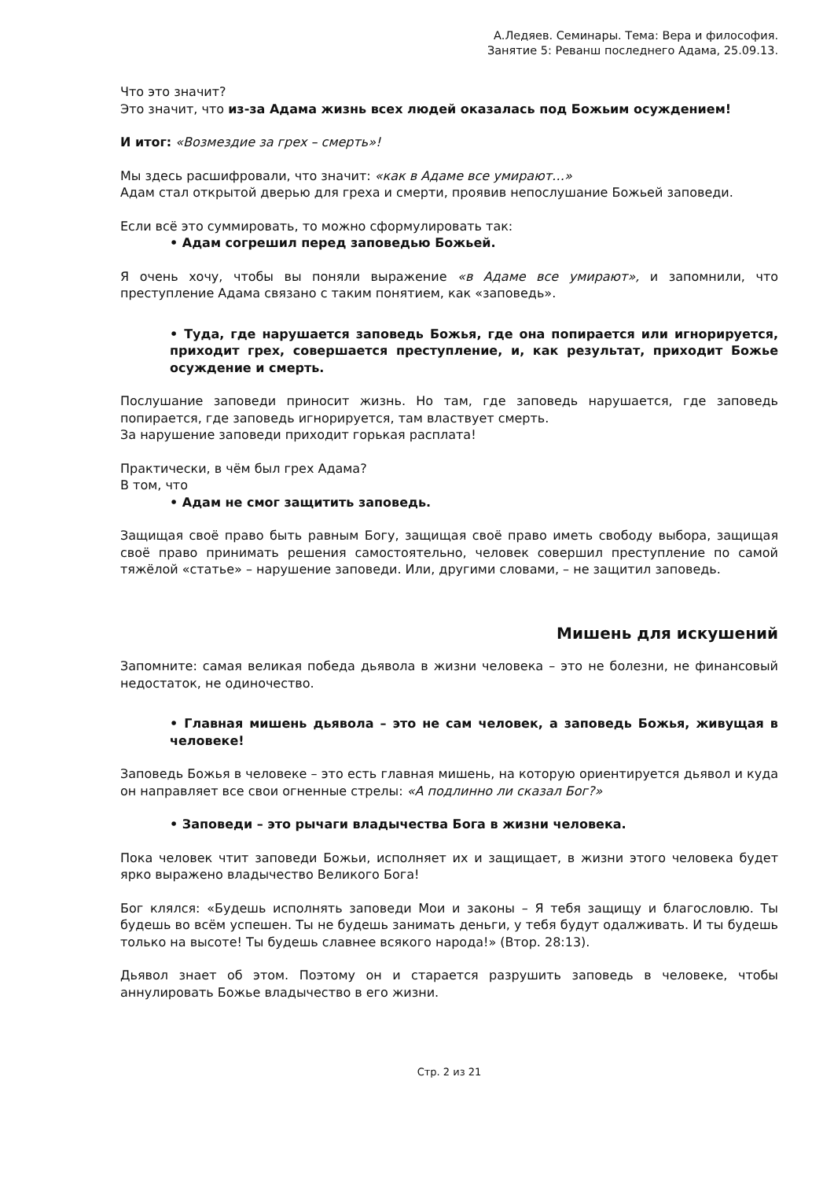А.Ледяев. Семинары. Тема: Вера и философия.
Занятие 5: Реванш последнего Адама, 25.09.13.
Что это значит?
Это значит, что из-за Адама жизнь всех людей оказалась под Божьим осуждением!
И итог: «Возмездие за грех – смерть»!
Мы здесь расшифровали, что значит: «как в Адаме все умирают…»
Адам стал открытой дверью для греха и смерти, проявив непослушание Божьей заповеди.
Если всё это суммировать, то можно сформулировать так:
• Адам согрешил перед заповедью Божьей.
Я очень хочу, чтобы вы поняли выражение «в Адаме все умирают», и запомнили, что преступление Адама связано с таким понятием, как «заповедь».
• Туда, где нарушается заповедь Божья, где она попирается или игнорируется, приходит грех, совершается преступление, и, как результат, приходит Божье осуждение и смерть.
Послушание заповеди приносит жизнь. Но там, где заповедь нарушается, где заповедь попирается, где заповедь игнорируется, там властвует смерть.
За нарушение заповеди приходит горькая расплата!
Практически, в чём был грех Адама?
В том, что
• Адам не смог защитить заповедь.
Защищая своё право быть равным Богу, защищая своё право иметь свободу выбора, защищая своё право принимать решения самостоятельно, человек совершил преступление по самой тяжёлой «статье» – нарушение заповеди. Или, другими словами, – не защитил заповедь.
Мишень для искушений
Запомните: самая великая победа дьявола в жизни человека – это не болезни, не финансовый недостаток, не одиночество.
• Главная мишень дьявола – это не сам человек, а заповедь Божья, живущая в человеке!
Заповедь Божья в человеке – это есть главная мишень, на которую ориентируется дьявол и куда он направляет все свои огненные стрелы: «А подлинно ли сказал Бог?»
• Заповеди – это рычаги владычества Бога в жизни человека.
Пока человек чтит заповеди Божьи, исполняет их и защищает, в жизни этого человека будет ярко выражено владычество Великого Бога!
Бог клялся: «Будешь исполнять заповеди Мои и законы – Я тебя защищу и благословлю. Ты будешь во всём успешен. Ты не будешь занимать деньги, у тебя будут одалживать. И ты будешь только на высоте! Ты будешь славнее всякого народа!» (Втор. 28:13).
Дьявол знает об этом. Поэтому он и старается разрушить заповедь в человеке, чтобы аннулировать Божье владычество в его жизни.
Стр. 2 из 21